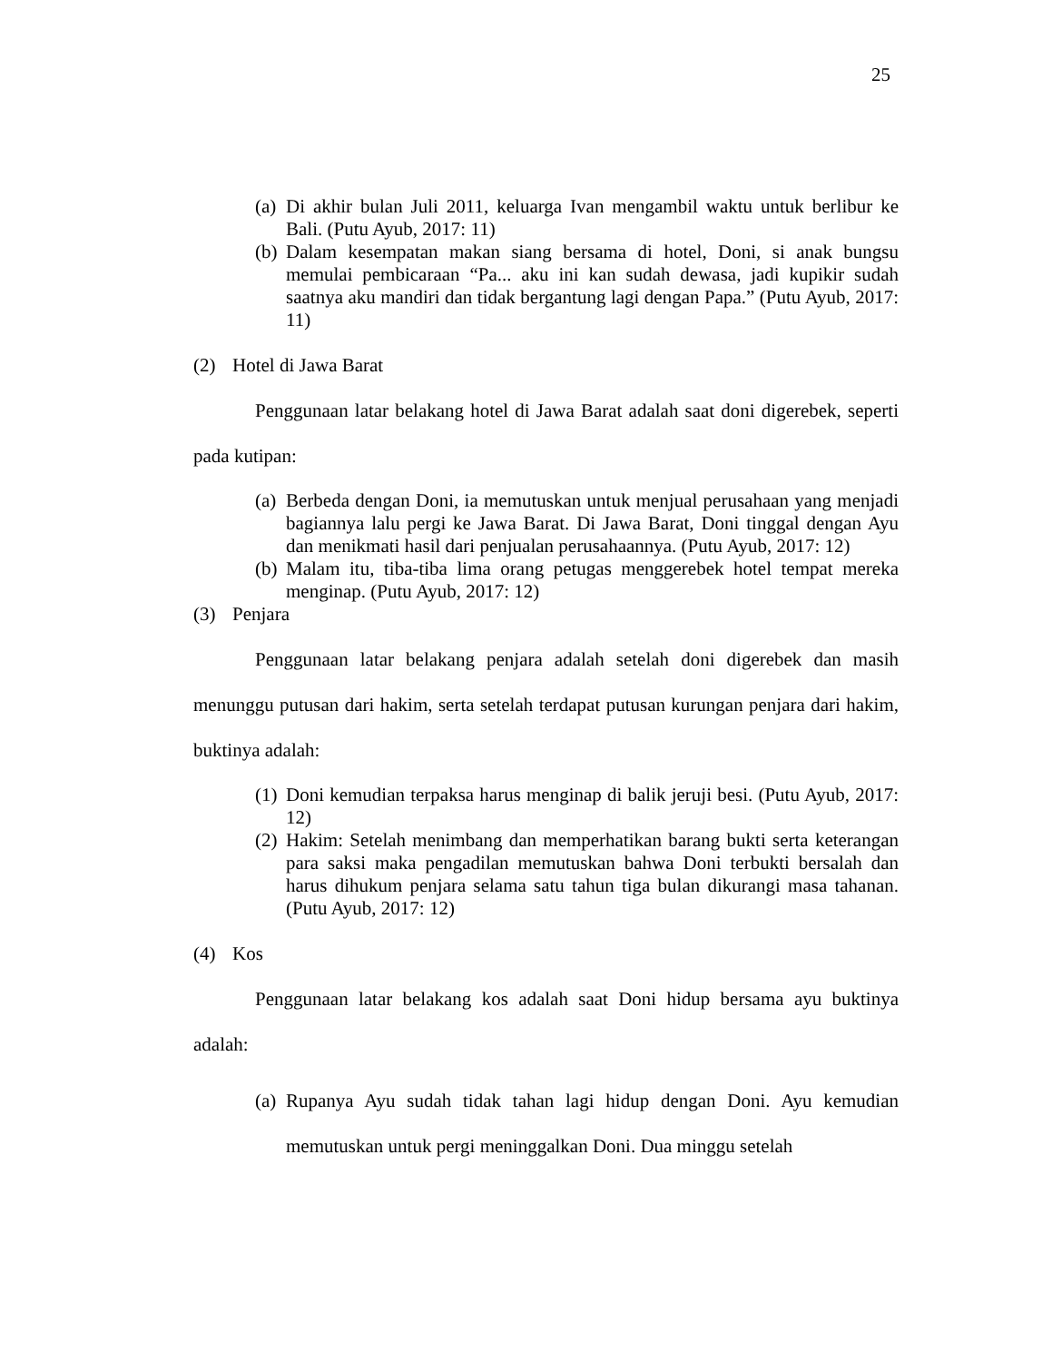25
(a) Di akhir bulan Juli 2011, keluarga Ivan mengambil waktu untuk berlibur ke Bali. (Putu Ayub, 2017: 11)
(b) Dalam kesempatan makan siang bersama di hotel, Doni, si anak bungsu memulai pembicaraan “Pa... aku ini kan sudah dewasa, jadi kupikir sudah saatnya aku mandiri dan tidak bergantung lagi dengan Papa.” (Putu Ayub, 2017: 11)
(2) Hotel di Jawa Barat
Penggunaan latar belakang hotel di Jawa Barat adalah saat doni digerebek, seperti pada kutipan:
(a) Berbeda dengan Doni, ia memutuskan untuk menjual perusahaan yang menjadi bagiannya lalu pergi ke Jawa Barat. Di Jawa Barat, Doni tinggal dengan Ayu dan menikmati hasil dari penjualan perusahaannya. (Putu Ayub, 2017: 12)
(b) Malam itu, tiba-tiba lima orang petugas menggerebek hotel tempat mereka menginap. (Putu Ayub, 2017: 12)
(3) Penjara
Penggunaan latar belakang penjara adalah setelah doni digerebek dan masih menunggu putusan dari hakim, serta setelah terdapat putusan kurungan penjara dari hakim, buktinya adalah:
(1) Doni kemudian terpaksa harus menginap di balik jeruji besi. (Putu Ayub, 2017: 12)
(2) Hakim: Setelah menimbang dan memperhatikan barang bukti serta keterangan para saksi maka pengadilan memutuskan bahwa Doni terbukti bersalah dan harus dihukum penjara selama satu tahun tiga bulan dikurangi masa tahanan. (Putu Ayub, 2017: 12)
(4) Kos
Penggunaan latar belakang kos adalah saat Doni hidup bersama ayu buktinya adalah:
(a) Rupanya Ayu sudah tidak tahan lagi hidup dengan Doni. Ayu kemudian memutuskan untuk pergi meninggalkan Doni. Dua minggu setelah